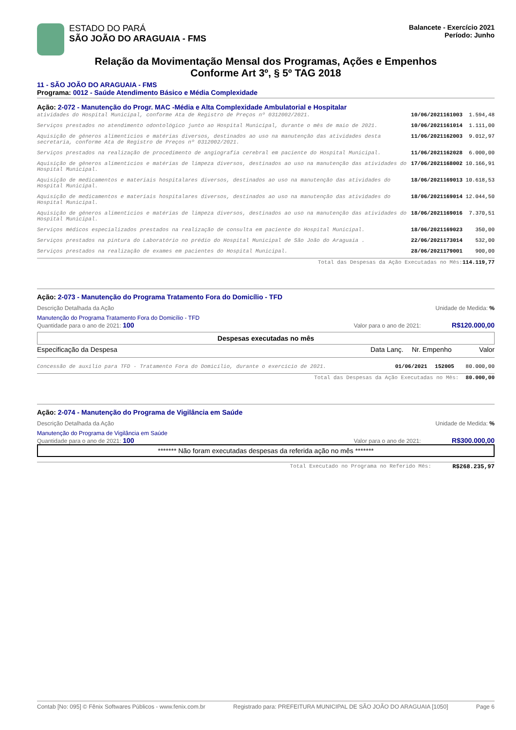ESTADO DO PARÁ
SÃO JOÃO DO ARAGUAIA - FMS
Balancete - Exercício 2021
Período: Junho
Relação da Movimentação Mensal dos Programas, Ações e Empenhos
Conforme Art 3º, § 5º TAG 2018
11 - SÃO JOÃO DO ARAGUAIA - FMS
Programa: 0012 - Saúde Atendimento Básico e Média Complexidade
Ação: 2-072 - Manutenção do Progr. MAC -Média e Alta Complexidade Ambulatorial e Hospitalar
| atividades do Hospital Municipal, conforme Ata de Registro de Preços nº 0312002/2021. | 10/06/2021 | 161003 | 1.594,48 |
| Serviços prestados no atendimento odontológico junto ao Hospital Municipal, durante o mês de maio de 2021. | 10/06/2021 | 161014 | 1.111,00 |
| Aquisição de gêneros alimentícios e matérias diversos, destinados ao uso na manutenção das atividades desta secretaria, conforme Ata de Registro de Preços nº 0312002/2021. | 11/06/2021 | 162003 | 9.012,97 |
| Serviços prestados na realização de procedimento de angiografia cerebral em paciente do Hospital Municipal. | 11/06/2021 | 162028 | 6.000,00 |
| Aquisição de gêneros alimentícios e matérias de limpeza diversos, destinados ao uso na manutenção das atividades do Hospital Municipal. | 17/06/2021 | 168002 | 10.166,91 |
| Aquisição de medicamentos e materiais hospitalares diversos, destinados ao uso na manutenção das atividades do Hospital Municipal. | 18/06/2021 | 169013 | 10.618,53 |
| Aquisição de medicamentos e materiais hospitalares diversos, destinados ao uso na manutenção das atividades do Hospital Municipal. | 18/06/2021 | 169014 | 12.044,50 |
| Aquisição de gêneros alimentícios e matérias de limpeza diversos, destinados ao uso na manutenção das atividades do Hospital Municipal. | 18/06/2021 | 169016 | 7.370,51 |
| Serviços médicos especializados prestados na realização de consulta em paciente do Hospital Municipal. | 18/06/2021 | 169023 | 350,00 |
| Serviços prestados na pintura do Laboratório no prédio do Hospital Municipal de São João do Araguaia . | 22/06/2021 | 173014 | 532,00 |
| Serviços prestados na realização de exames em pacientes do Hospital Municipal. | 28/06/2021 | 179001 | 900,00 |
| Total das Despesas da Ação Executadas no Mês: | | | 114.119,77 |
Ação: 2-073 - Manutenção do Programa Tratamento Fora do Domicílio - TFD
Descrição Detalhada da Ação Unidade de Medida: %
Manutenção do Programa Tratamento Fora do Domicílio - TFD
Quantidade para o ano de 2021: 100 Valor para o ano de 2021: R$120.000,00
Despesas executadas no mês
| Especificação da Despesa | Data Lanç. | Nr. Empenho | Valor |
| Concessão de auxílio para TFD - Tratamento Fora do Domicílio, durante o exercício de 2021. | 01/06/2021 | 152005 | 80.000,00 |
| Total das Despesas da Ação Executadas no Mês: | | | 80.000,00 |
Ação: 2-074 - Manutenção do Programa de Vigilância em Saúde
Descrição Detalhada da Ação Unidade de Medida: %
Manutenção do Programa de Vigilância em Saúde
Quantidade para o ano de 2021: 100 Valor para o ano de 2021: R$300.000,00
******* Não foram executadas despesas da referida ação no mês *******
| Total Executado no Programa no Referido Mês: | R$268.235,97 |
Contab [No: 095] © Fênix Softwares Públicos - www.fenix.com.br Registrado para: PREFEITURA MUNICIPAL DE SÃO JOÃO DO ARAGUAIA [1050] Page 6